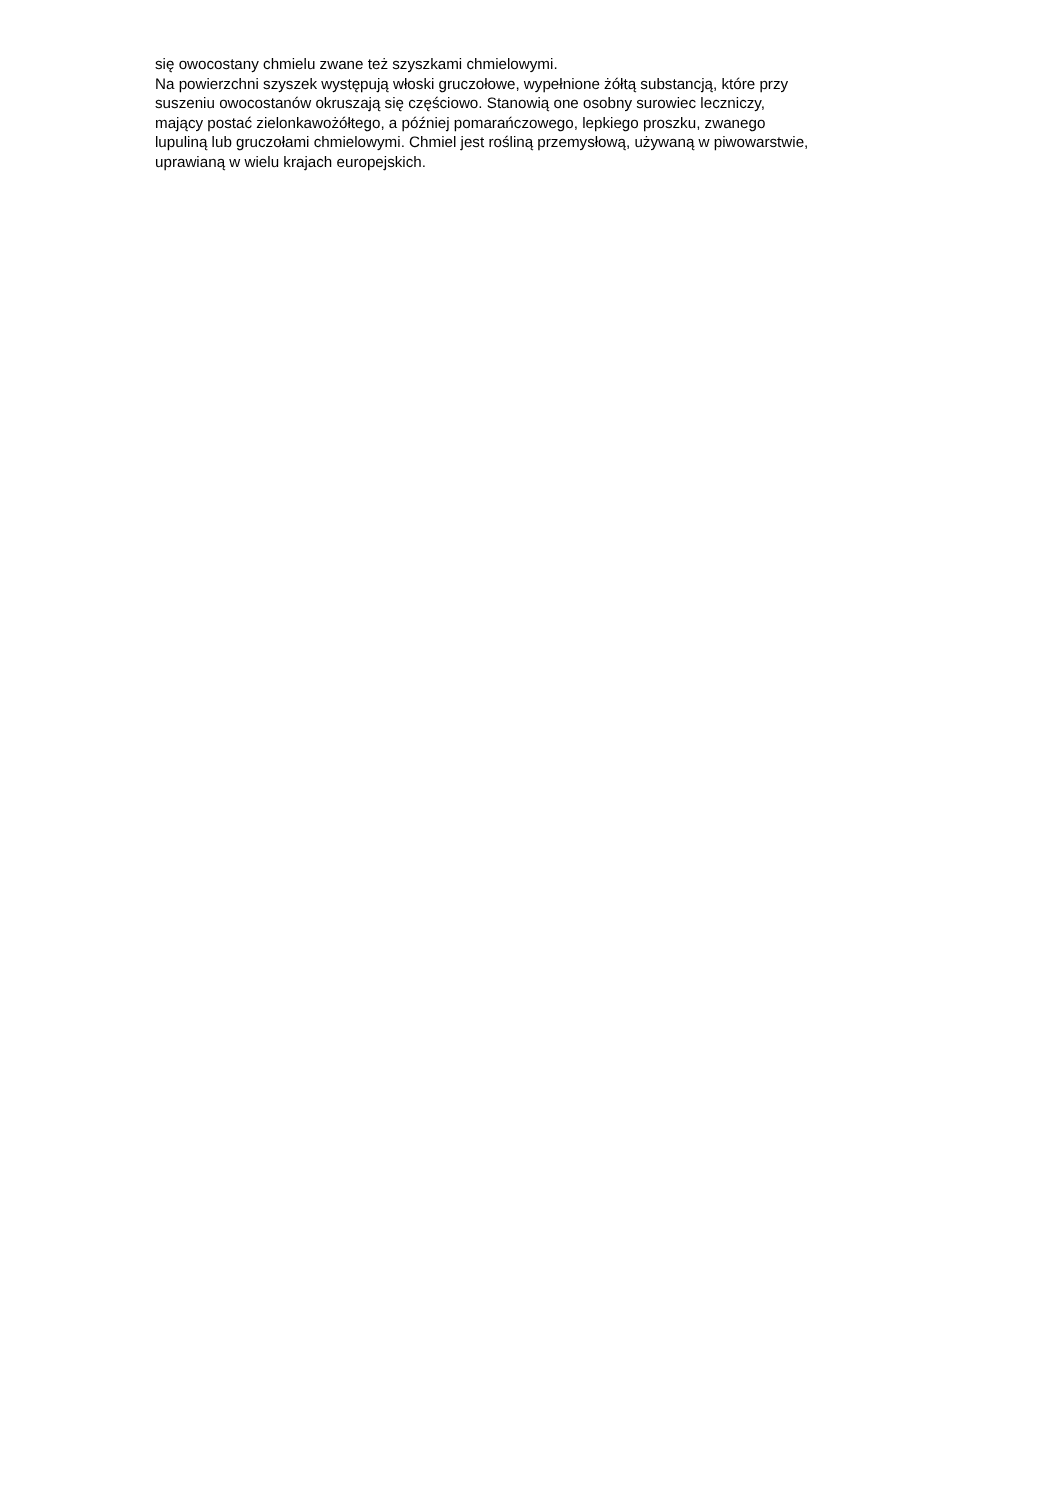się owocostany chmielu zwane też szyszkami chmielowymi.
Na powierzchni szyszek występują włoski gruczołowe, wypełnione żółtą substancją, które przy
suszeniu owocostanów okruszają się częściowo. Stanowią one osobny surowiec leczniczy,
mający postać zielonkawożółtego, a później pomarańczowego, lepkiego proszku, zwanego
lupuliną lub gruczołami chmielowymi. Chmiel jest rośliną przemysłową, używaną w piwowarstwie,
uprawianą w wielu krajach europejskich.